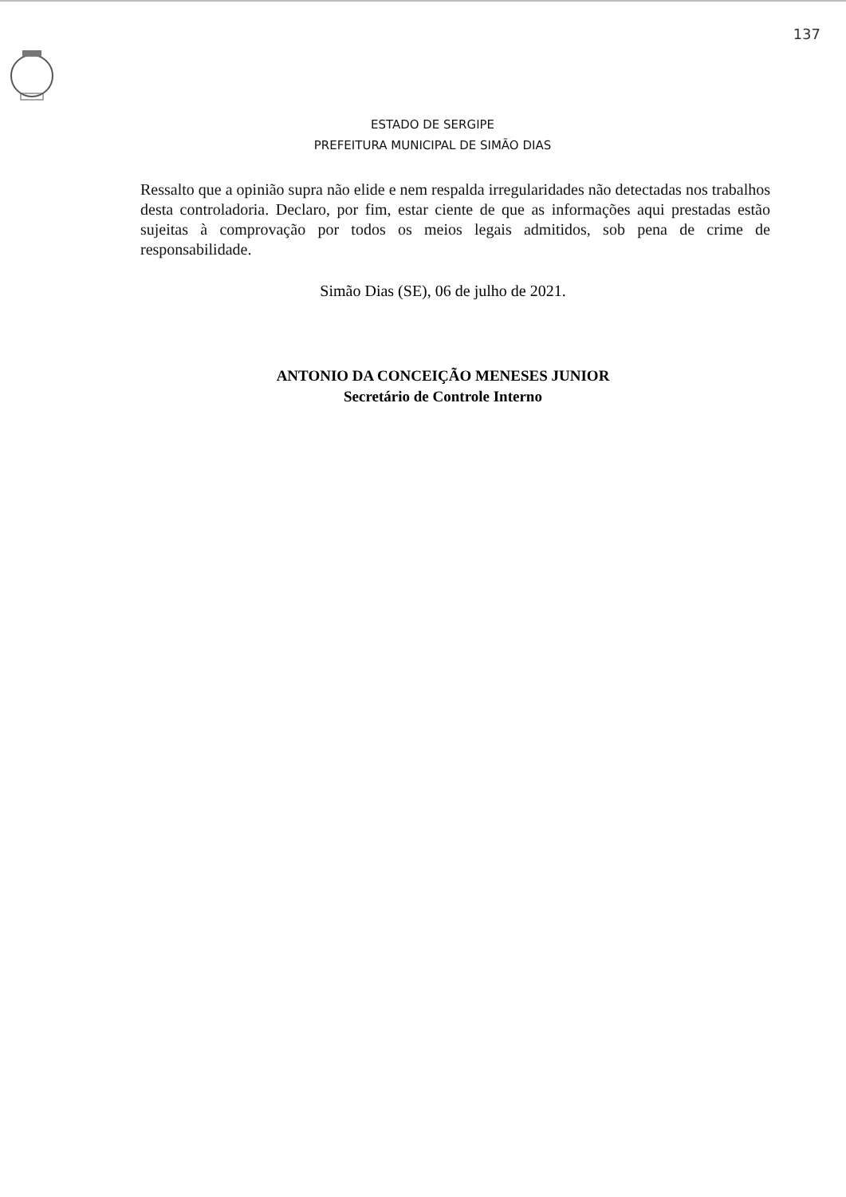137
ESTADO DE SERGIPE
PREFEITURA MUNICIPAL DE SIMÃO DIAS
Ressalto que a opinião supra não elide e nem respalda irregularidades não detectadas nos trabalhos desta controladoria. Declaro, por fim, estar ciente de que as informações aqui prestadas estão sujeitas à comprovação por todos os meios legais admitidos, sob pena de crime de responsabilidade.
Simão Dias (SE), 06 de julho de 2021.
ANTONIO DA CONCEIÇÃO MENESES JUNIOR
Secretário de Controle Interno